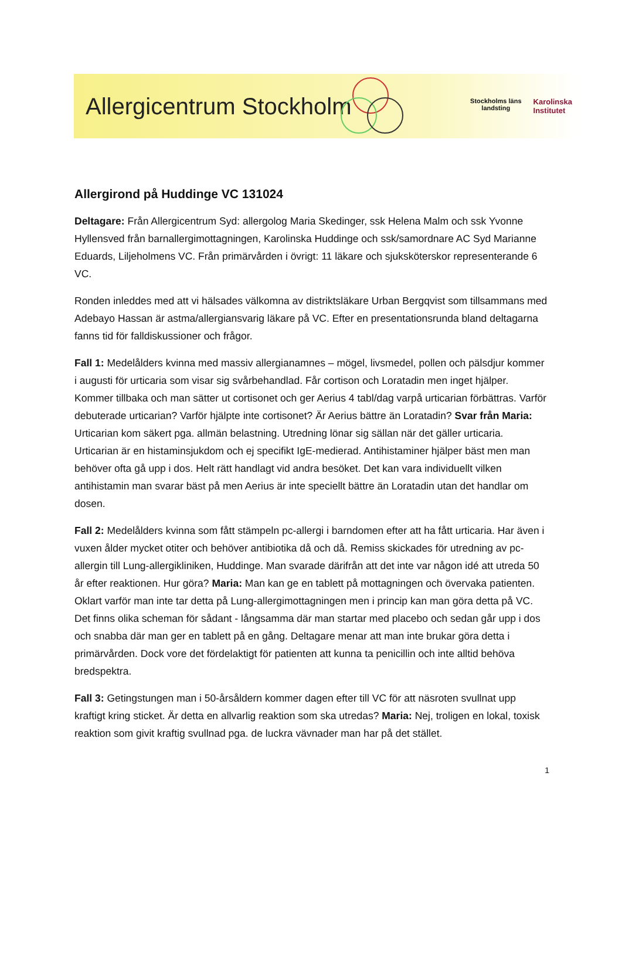Allergicentrum Stockholm
Stockholms läns
landsting Karolinska
Institutet
Allergirond på Huddinge VC 131024
Deltagare: Från Allergicentrum Syd: allergolog Maria Skedinger, ssk Helena Malm och ssk Yvonne Hyllensved från barnallergimottagningen, Karolinska Huddinge och ssk/samordnare AC Syd Marianne Eduards, Liljeholmens VC. Från primärvården i övrigt: 11 läkare och sjuksköterskor representerande 6 VC.
Ronden inleddes med att vi hälsades välkomna av distriktsläkare Urban Bergqvist som tillsammans med Adebayo Hassan är astma/allergiansvarig läkare på VC. Efter en presentationsrunda bland deltagarna fanns tid för falldiskussioner och frågor.
Fall 1: Medelålders kvinna med massiv allergianamnes – mögel, livsmedel, pollen och pälsdjur kommer i augusti för urticaria som visar sig svårbehandlad. Får cortison och Loratadin men inget hjälper. Kommer tillbaka och man sätter ut cortisonet och ger Aerius 4 tabl/dag varpå urticarian förbättras. Varför debuterade urticarian? Varför hjälpte inte cortisonet? Är Aerius bättre än Loratadin? Svar från Maria: Urticarian kom säkert pga. allmän belastning. Utredning lönar sig sällan när det gäller urticaria. Urticarian är en histaminsjukdom och ej specifikt IgE-medierad. Antihistaminer hjälper bäst men man behöver ofta gå upp i dos. Helt rätt handlagt vid andra besöket. Det kan vara individuellt vilken antihistamin man svarar bäst på men Aerius är inte speciellt bättre än Loratadin utan det handlar om dosen.
Fall 2: Medelålders kvinna som fått stämpeln pc-allergi i barndomen efter att ha fått urticaria. Har även i vuxen ålder mycket otiter och behöver antibiotika då och då. Remiss skickades för utredning av pc-allergin till Lung-allergikliniken, Huddinge. Man svarade därifrån att det inte var någon idé att utreda 50 år efter reaktionen. Hur göra? Maria: Man kan ge en tablett på mottagningen och övervaka patienten. Oklart varför man inte tar detta på Lung-allergimottagningen men i princip kan man göra detta på VC. Det finns olika scheman för sådant - långsamma där man startar med placebo och sedan går upp i dos och snabba där man ger en tablett på en gång. Deltagare menar att man inte brukar göra detta i primärvården. Dock vore det fördelaktigt för patienten att kunna ta penicillin och inte alltid behöva bredspektra.
Fall 3: Getingstungen man i 50-årsåldern kommer dagen efter till VC för att näsroten svullnat upp kraftigt kring sticket. Är detta en allvarlig reaktion som ska utredas? Maria: Nej, troligen en lokal, toxisk reaktion som givit kraftig svullnad pga. de luckra vävnader man har på det stället.
1